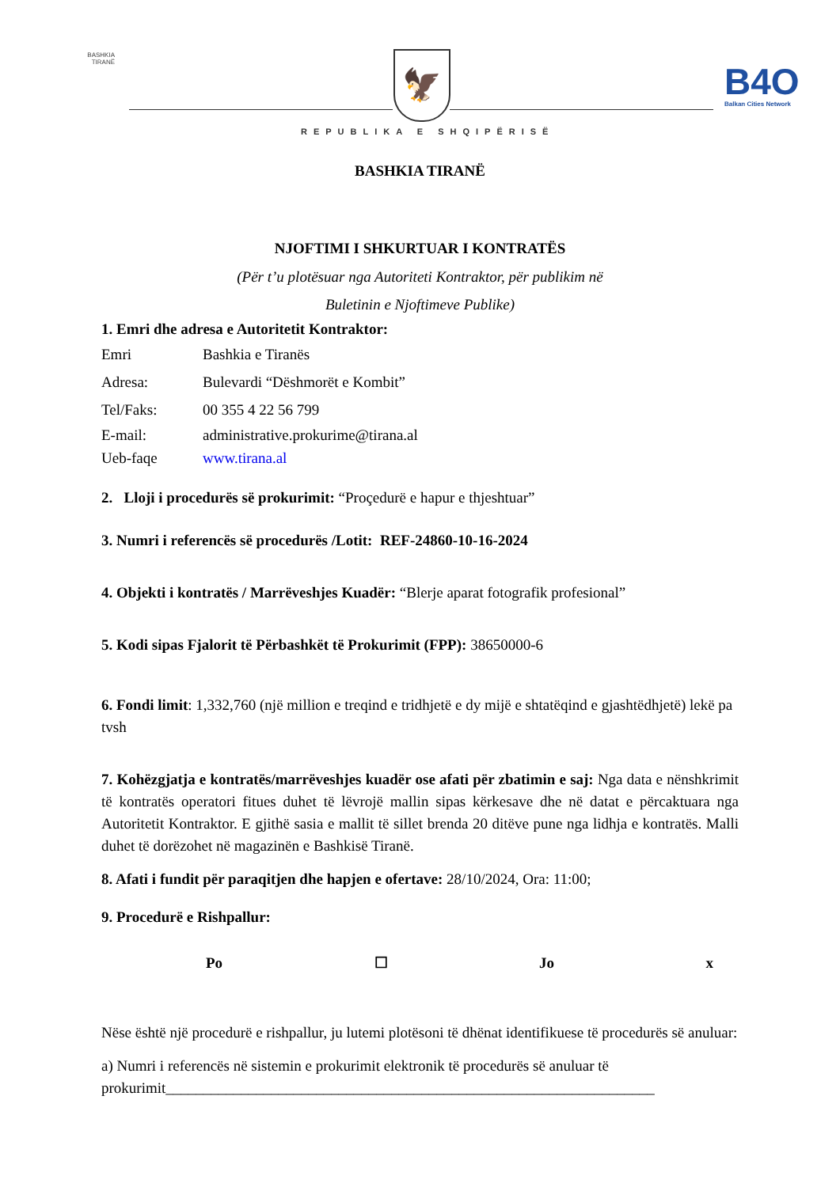BASHKIA
TIRANË
🦅 B4O
Balkan Cities Network
REPUBLIKA E SHQIPËRISË
BASHKIA TIRANË
NJOFTIMI I SHKURTUAR I KONTRATËS
(Për t’u plotësuar nga Autoriteti Kontraktor, për publikim në
Buletinin e Njoftimeve Publike)
1. Emri dhe adresa e Autoritetit Kontraktor:
Emri Bashkia e Tiranës
Adresa: Bulevardi “Dëshmorët e Kombit”
Tel/Faks: 00 355 4 22 56 799
E-mail: administrative.prokurime@tirana.al
Ueb-faqe www.tirana.al
2. Lloji i procedurës së prokurimit: “Proçedurë e hapur e thjeshtuar”
3. Numri i referencës së procedurës /Lotit: REF-24860-10-16-2024
4. Objekti i kontratës / Marrëveshjes Kuadër: “Blerje aparat fotografik profesional”
5. Kodi sipas Fjalorit të Përbashkët të Prokurimit (FPP): 38650000-6
6. Fondi limit: 1,332,760 (një million e treqind e tridhjetë e dy mijë e shtatëqind e gjashtëdhjetë) lekë pa tvsh
7. Kohëzgjatja e kontratës/marrëveshjes kuadër ose afati për zbatimin e saj: Nga data e nënshkrimit të kontratës operatori fitues duhet të lëvrojë mallin sipas kërkesave dhe në datat e përcaktuara nga Autoritetit Kontraktor. E gjithë sasia e mallit të sillet brenda 20 ditëve pune nga lidhja e kontratës. Malli duhet të dorëzohet në magazinën e Bashkisë Tiranë.
8. Afati i fundit për paraqitjen dhe hapjen e ofertave: 28/10/2024, Ora: 11:00;
9. Procedurë e Rishpallur:
Po ☐ Jo x
Nëse është një procedurë e rishpallur, ju lutemi plotësoni të dhënat identifikuese të procedurës së anuluar:
a) Numri i referencës në sistemin e prokurimit elektronik të procedurës së anuluar të prokurimit_________________________________________________________________